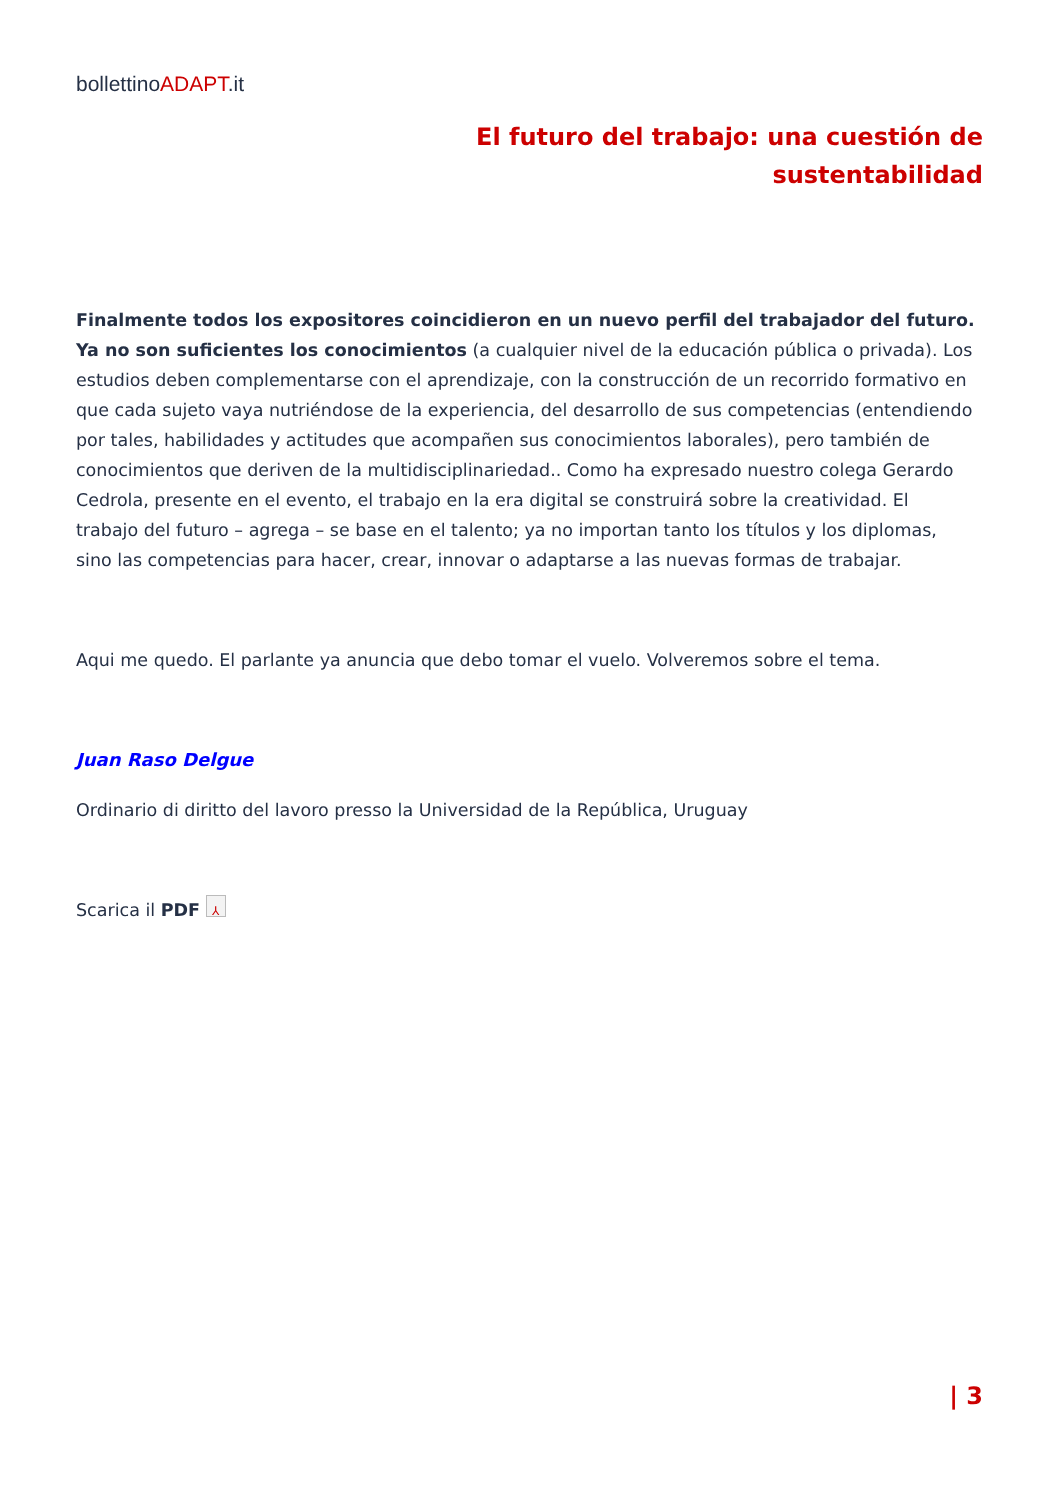bollettinoADAPT.it
El futuro del trabajo: una cuestión de sustentabilidad
Finalmente todos los expositores coincidieron en un nuevo perfil del trabajador del futuro. Ya no son suficientes los conocimientos (a cualquier nivel de la educación pública o privada). Los estudios deben complementarse con el aprendizaje, con la construcción de un recorrido formativo en que cada sujeto vaya nutriéndose de la experiencia, del desarrollo de sus competencias (entendiendo por tales, habilidades y actitudes que acompañen sus conocimientos laborales), pero también de conocimientos que deriven de la multidisciplinariedad.. Como ha expresado nuestro colega Gerardo Cedrola, presente en el evento, el trabajo en la era digital se construirá sobre la creatividad. El trabajo del futuro – agrega – se base en el talento; ya no importan tanto los títulos y los diplomas, sino las competencias para hacer, crear, innovar o adaptarse a las nuevas formas de trabajar.
Aqui me quedo. El parlante ya anuncia que debo tomar el vuelo. Volveremos sobre el tema.
Juan Raso Delgue
Ordinario di diritto del lavoro presso la Universidad de la República, Uruguay
Scarica il PDF ⅄
| 3